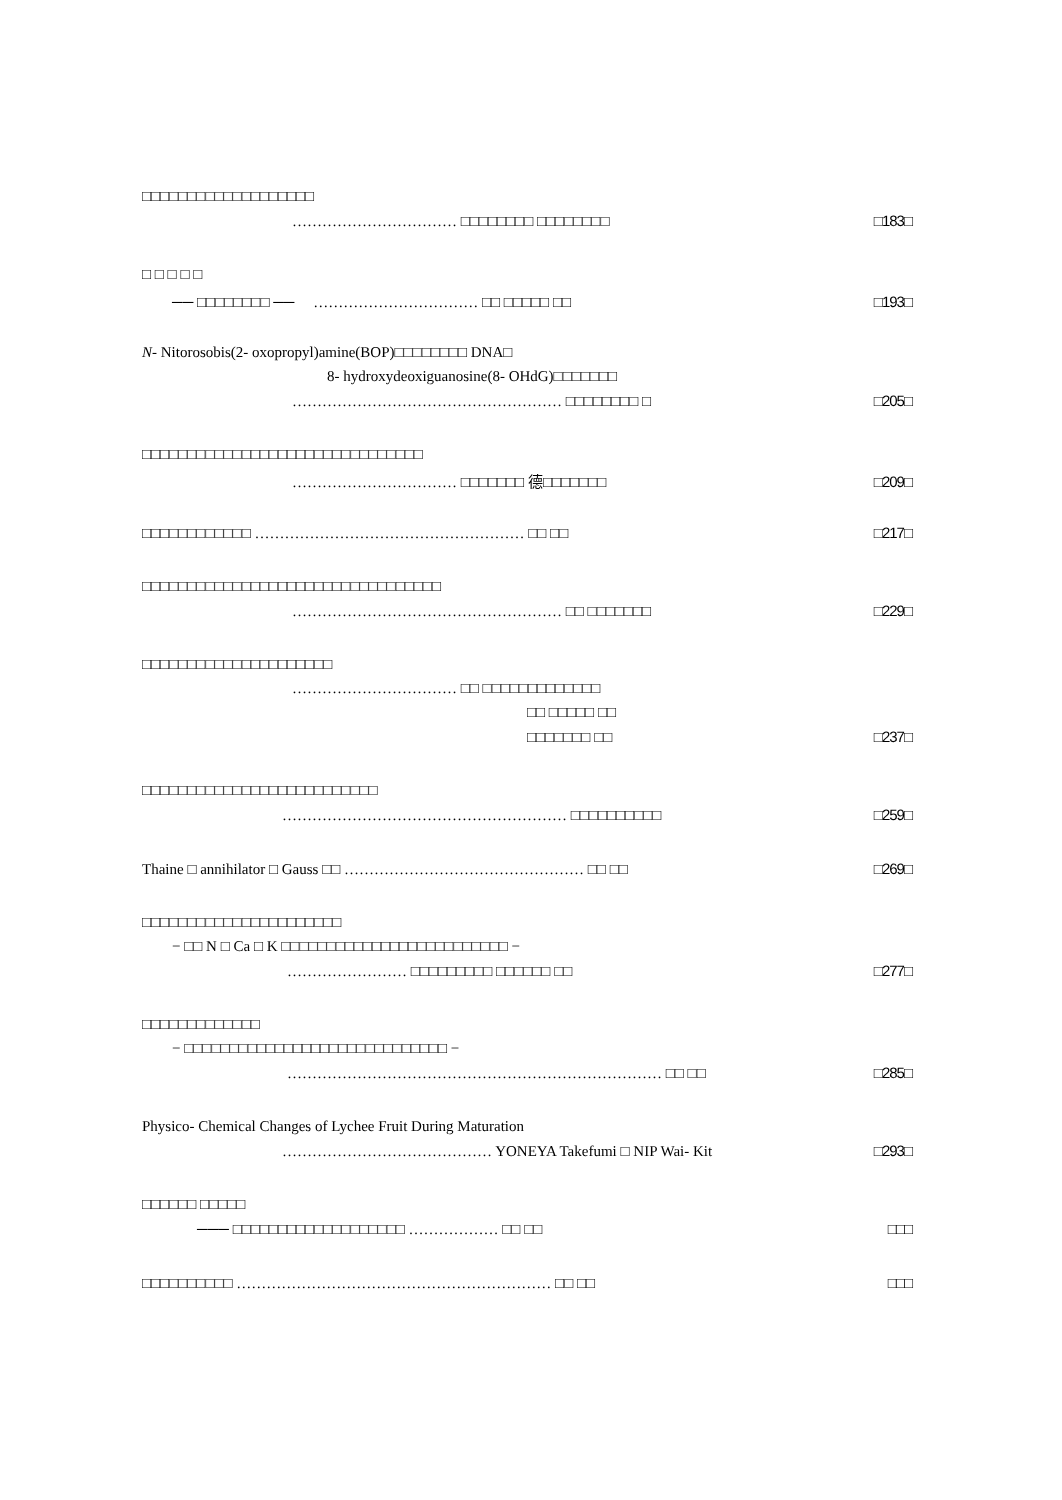□□□□□□□□□□□□□□□□□□□
…………………………… □□□□□□□□ □□□□□□□□ □183□
□ □ □ □ □
── □□□□□□□□ ──　 …………………………… □□ □□□□□ □□ □193□
N - Nitorosobis(2- oxopropyl)amine(BOP)□□□□□□□□ DNA□
8- hydroxydeoxiguanosine(8- OHdG)□□□□□□□
……………………………………………… □□□□□□□□ □ □205□
□□□□□□□□□□□□□□□□□□□□□□□□□□□□□□□
…………………………… □□□□□□□ 德□□□□□□□ □209□
□□□□□□□□□□□□ ……………………………………………… □□ □□ □217□
□□□□□□□□□□□□□□□□□□□□□□□□□□□□□□□□□
……………………………………………… □□ □□□□□□□ □229□
□□□□□□□□□□□□□□□□□□□□□
…………………………… □□ □□□□□□□□□□□□□
□□ □□□□□ □□
□□□□□□□ □□ □237□
□□□□□□□□□□□□□□□□□□□□□□□□□□
………………………………………………… □□□□□□□□□□ □259□
Thaine □ annihilator □ Gauss □□ ………………………………………… □□ □□ □269□
□□□□□□□□□□□□□□□□□□□□□□
− □□ N □ Ca □ K □□□□□□□□□□□□□□□□□□□□□□□□□ −
…………………… □□□□□□□□□ □□□□□□ □□ □277□
□□□□□□□□□□□□□
− □□□□□□□□□□□□□□□□□□□□□□□□□□□□□ −
………………………………………………………………… □□ □□ □285□
Physico- Chemical Changes of Lychee Fruit During Maturation
…………………………………… YONEYA Takefumi □ NIP Wai- Kit □293□
□□□□□□ □□□□□
─── □□□□□□□□□□□□□□□□□□□ ……………… □□ □□ □□□
□□□□□□□□□□ ……………………………………………………… □□ □□ □□□